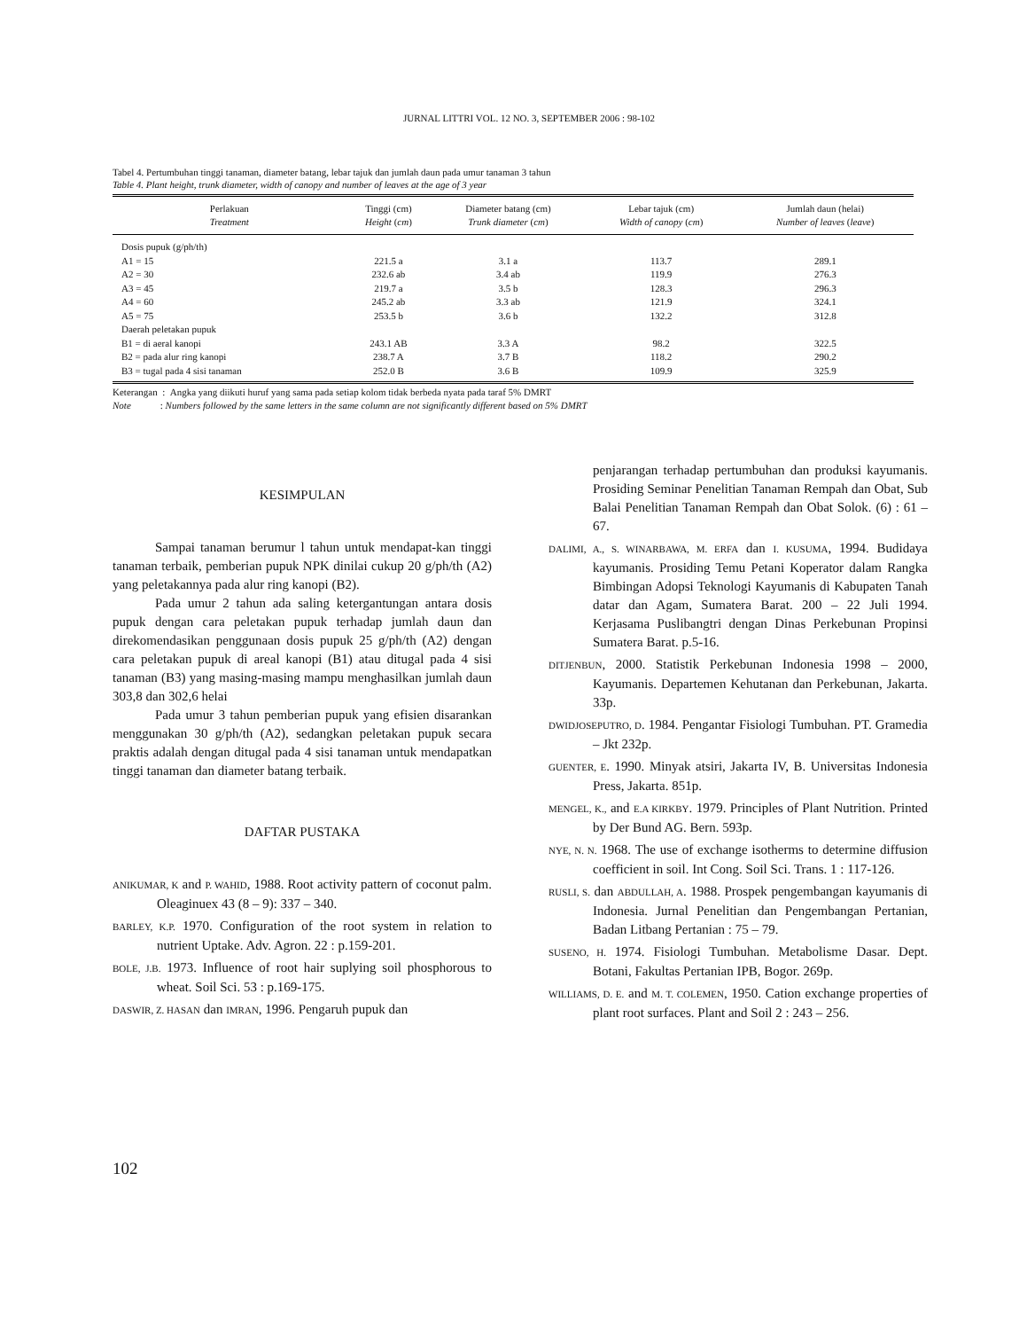JURNAL LITTRI VOL. 12 NO. 3, SEPTEMBER 2006 : 98-102
Tabel 4. Pertumbuhan tinggi tanaman, diameter batang, lebar tajuk dan jumlah daun pada umur tanaman 3 tahun
Table 4. Plant height, trunk diameter, width of canopy and number of leaves at the age of 3 year
| Perlakuan Treatment | Tinggi (cm) Height ( cm ) | Diameter batang (cm) Trunk diameter ( cm ) | Lebar tajuk (cm) Width of canopy ( cm ) | Jumlah daun (helai) Number of leaves ( leave ) |
| --- | --- | --- | --- | --- |
| Dosis pupuk (g/ph/th) | | | | |
| A1 = 15 | 221.5 a | 3.1 a | 113.7 | 289.1 |
| A2 = 30 | 232.6 ab | 3.4 ab | 119.9 | 276.3 |
| A3 = 45 | 219.7 a | 3.5 b | 128.3 | 296.3 |
| A4 = 60 | 245.2 ab | 3.3 ab | 121.9 | 324.1 |
| A5 = 75 | 253.5 b | 3.6 b | 132.2 | 312.8 |
| Daerah peletakan pupuk | | | | |
| B1 = di aeral kanopi | 243.1 AB | 3.3 A | 98.2 | 322.5 |
| B2 = pada alur ring kanopi | 238.7 A | 3.7 B | 118.2 | 290.2 |
| B3 = tugal pada 4 sisi tanaman | 252.0 B | 3.6 B | 109.9 | 325.9 |
Keterangan : Angka yang diikuti huruf yang sama pada setiap kolom tidak berbeda nyata pada taraf 5% DMRT
Note : Numbers followed by the same letters in the same column are not significantly different based on 5% DMRT
KESIMPULAN
Sampai tanaman berumur l tahun untuk mendapat-kan tinggi tanaman terbaik, pemberian pupuk NPK dinilai cukup 20 g/ph/th (A2) yang peletakannya pada alur ring kanopi (B2).
Pada umur 2 tahun ada saling ketergantungan antara dosis pupuk dengan cara peletakan pupuk terhadap jumlah daun dan direkomendasikan penggunaan dosis pupuk 25 g/ph/th (A2) dengan cara peletakan pupuk di areal kanopi (B1) atau ditugal pada 4 sisi tanaman (B3) yang masing-masing mampu menghasilkan jumlah daun 303,8 dan 302,6 helai
Pada umur 3 tahun pemberian pupuk yang efisien disarankan menggunakan 30 g/ph/th (A2), sedangkan peletakan pupuk secara praktis adalah dengan ditugal pada 4 sisi tanaman untuk mendapatkan tinggi tanaman dan diameter batang terbaik.
DAFTAR PUSTAKA
ANIKUMAR, K and P. WAHID, 1988. Root activity pattern of coconut palm. Oleaginuex 43 (8 – 9): 337 – 340.
BARLEY, K.P. 1970. Configuration of the root system in relation to nutrient Uptake. Adv. Agron. 22 : p.159-201.
BOLE, J.B. 1973. Influence of root hair suplying soil phosphorous to wheat. Soil Sci. 53 : p.169-175.
DASWIR, Z. HASAN dan IMRAN, 1996. Pengaruh pupuk dan
penjarangan terhadap pertumbuhan dan produksi kayumanis. Prosiding Seminar Penelitian Tanaman Rempah dan Obat, Sub Balai Penelitian Tanaman Rempah dan Obat Solok. (6) : 61 – 67.
DALIMI, A., S. WINARBAWA, M. ERFA dan I. KUSUMA, 1994. Budidaya kayumanis. Prosiding Temu Petani Koperator dalam Rangka Bimbingan Adopsi Teknologi Kayumanis di Kabupaten Tanah datar dan Agam, Sumatera Barat. 200 – 22 Juli 1994. Kerjasama Puslibangtri dengan Dinas Perkebunan Propinsi Sumatera Barat. p.5-16.
DITJENBUN, 2000. Statistik Perkebunan Indonesia 1998 – 2000, Kayumanis. Departemen Kehutanan dan Perkebunan, Jakarta. 33p.
DWIDJOSEPUTRO, D. 1984. Pengantar Fisiologi Tumbuhan. PT. Gramedia – Jkt 232p.
GUENTER, E. 1990. Minyak atsiri, Jakarta IV, B. Universitas Indonesia Press, Jakarta. 851p.
MENGEL, K., and E.A KIRKBY. 1979. Principles of Plant Nutrition. Printed by Der Bund AG. Bern. 593p.
NYE, N. N. 1968. The use of exchange isotherms to determine diffusion coefficient in soil. Int Cong. Soil Sci. Trans. 1 : 117-126.
RUSLI, S. dan ABDULLAH, A. 1988. Prospek pengembangan kayumanis di Indonesia. Jurnal Penelitian dan Pengembangan Pertanian, Badan Litbang Pertanian : 75 – 79.
SUSENO, H. 1974. Fisiologi Tumbuhan. Metabolisme Dasar. Dept. Botani, Fakultas Pertanian IPB, Bogor. 269p.
WILLIAMS, D. E. and M. T. COLEMEN, 1950. Cation exchange properties of plant root surfaces. Plant and Soil 2 : 243 – 256.
102